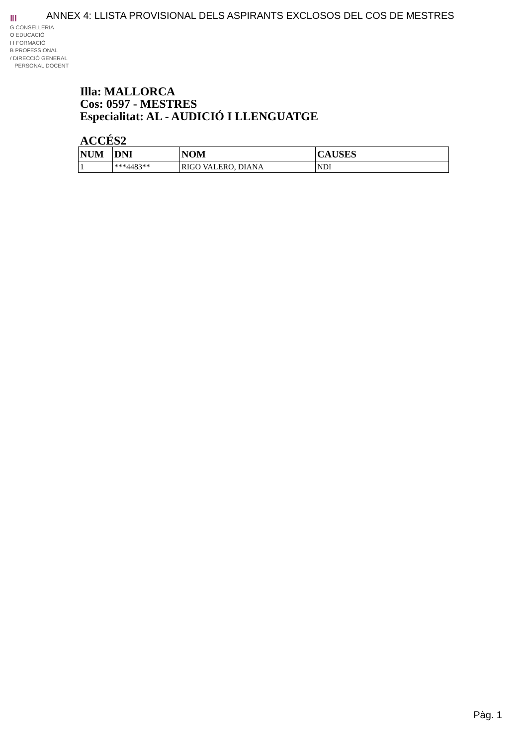ANNEX 4: LLISTA PROVISIONAL DELS ASPIRANTS EXCLOSOS DEL COS DE MESTRES
ǁǀ
G CONSELLERIA
O EDUCACIÓ
I I FORMACIÓ
B PROFESSIONAL
/ DIRECCIÓ GENERAL
PERSONAL DOCENT
Illa: MALLORCA
Cos: 0597 - MESTRES
Especialitat: AL - AUDICIÓ I LLENGUATGE
ACCÉS2
| NUM | DNI | NOM | CAUSES |
| --- | --- | --- | --- |
| 1 | ***4483** | RIGO VALERO, DIANA | NDI |
Pàg. 1